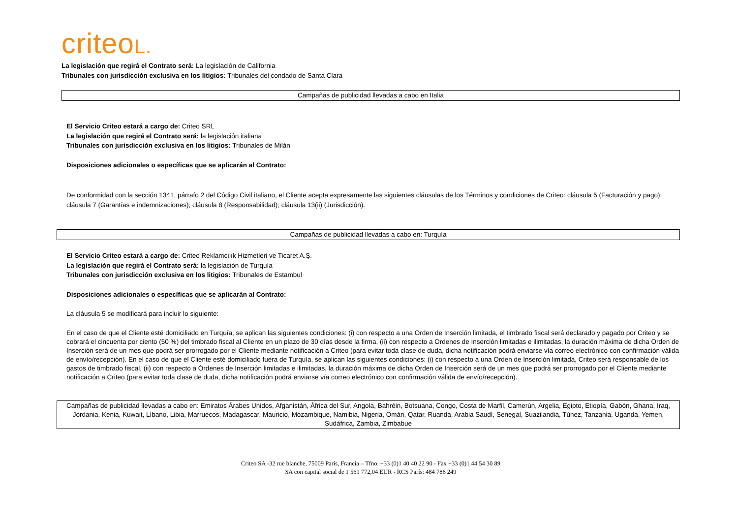criteoL.
La legislación que regirá el Contrato será: La legislación de California
Tribunales con jurisdicción exclusiva en los litigios: Tribunales del condado de Santa Clara
Campañas de publicidad llevadas a cabo en Italia
El Servicio Criteo estará a cargo de: Criteo SRL
La legislación que regirá el Contrato será: la legislación italiana
Tribunales con jurisdicción exclusiva en los litigios: Tribunales de Milán
Disposiciones adicionales o específicas que se aplicarán al Contrato:
De conformidad con la sección 1341, párrafo 2 del Código Civil italiano, el Cliente acepta expresamente las siguientes cláusulas de los Términos y condiciones de Criteo: cláusula 5 (Facturación y pago); cláusula 7 (Garantías e indemnizaciones); cláusula 8 (Responsabilidad); cláusula 13(ii) (Jurisdicción).
Campañas de publicidad llevadas a cabo en: Turquía
El Servicio Criteo estará a cargo de: Criteo Reklamcılık Hizmetleri ve Ticaret A.Ş.
La legislación que regirá el Contrato será: la legislación de Turquía
Tribunales con jurisdicción exclusiva en los litigios: Tribunales de Estambul
Disposiciones adicionales o específicas que se aplicarán al Contrato:
La cláusula 5 se modificará para incluir lo siguiente:
En el caso de que el Cliente esté domiciliado en Turquía, se aplican las siguientes condiciones: (i) con respecto a una Orden de Inserción limitada, el timbrado fiscal será declarado y pagado por Criteo y se cobrará el cincuenta por ciento (50 %) del timbrado fiscal al Cliente en un plazo de 30 días desde la firma, (ii) con respecto a Ordenes de Inserción limitadas e ilimitadas, la duración máxima de dicha Orden de Inserción será de un mes que podrá ser prorrogado por el Cliente mediante notificación a Criteo (para evitar toda clase de duda, dicha notificación podrá enviarse vía correo electrónico con confirmación válida de envío/recepción). En el caso de que el Cliente esté domiciliado fuera de Turquía, se aplican las siguientes condiciones: (i) con respecto a una Orden de Inserción limitada, Criteo será responsable de los gastos de timbrado fiscal, (ii) con respecto a Órdenes de Inserción limitadas e ilimitadas, la duración máxima de dicha Orden de Inserción será de un mes que podrá ser prorrogado por el Cliente mediante notificación a Criteo (para evitar toda clase de duda, dicha notificación podrá enviarse vía correo electrónico con confirmación válida de envío/recepción).
Campañas de publicidad llevadas a cabo en: Emiratos Árabes Unidos, Afganistán, África del Sur, Angola, Bahréin, Botsuana, Congo, Costa de Marfil, Camerún, Argelia, Egipto, Etiopía, Gabón, Ghana, Iraq, Jordania, Kenia, Kuwait, Líbano, Libia, Marruecos, Madagascar, Mauricio, Mozambique, Namibia, Nigeria, Omán, Qatar, Ruanda, Arabia Saudí, Senegal, Suazilandia, Túnez, Tanzania, Uganda, Yemen, Sudáfrica, Zambia, Zimbabue
Criteo SA -32 rue blanche, 75009 París, Francia – Tfno. +33 (0)1 40 40 22 90 - Fax +33 (0)1 44 54 30 89
SA con capital social de 1 561 772,04 EUR - RCS París: 484 786 249